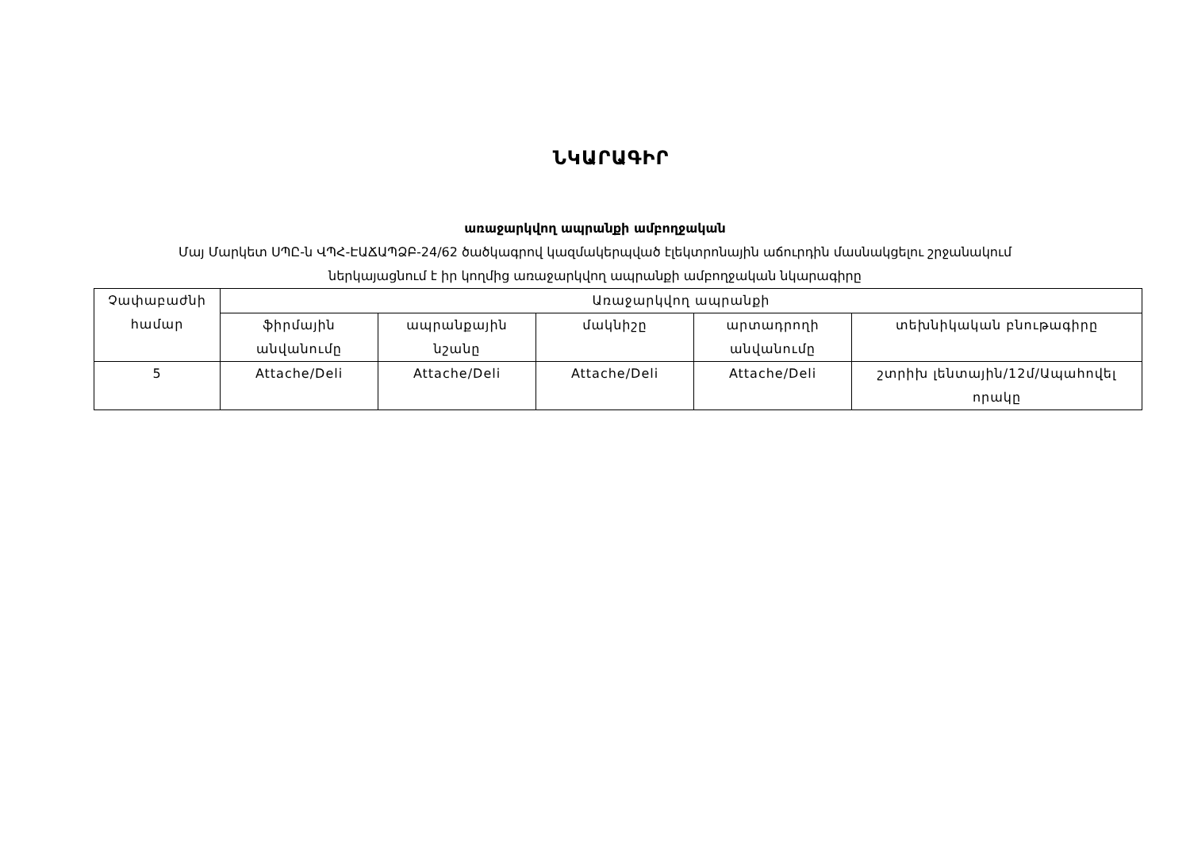ՆԿԱՐԱԳԻՐ
առաջարկվող ապրանքի ամբողջական
Մայ Մարկետ ՍՊԸ-ն ՎՊՀ-ԷԱՃԱՊՁԲ-24/62 ծածկագրով կազմակերպված էլեկտրոնային աճուրդին մասնակցելու շրջանակում
ներկայացնում է իր կողմից առաջարկվող ապրանքի ամբողջական նկարագիրը
| Չափաբաժնի համար | Առաջարկվող ապրանքի | | | | |
| --- | --- | --- | --- | --- | --- |
| | ֆիրմային անվանումը | ապրանքային նշանը | մակնիշը | արտադրողի անվանումը | տեխնիկական բնութագիրը |
| 5 | Attache/Deli | Attache/Deli | Attache/Deli | Attache/Deli | շտրիխ լենտային/12մ/Ապահովել որակը |